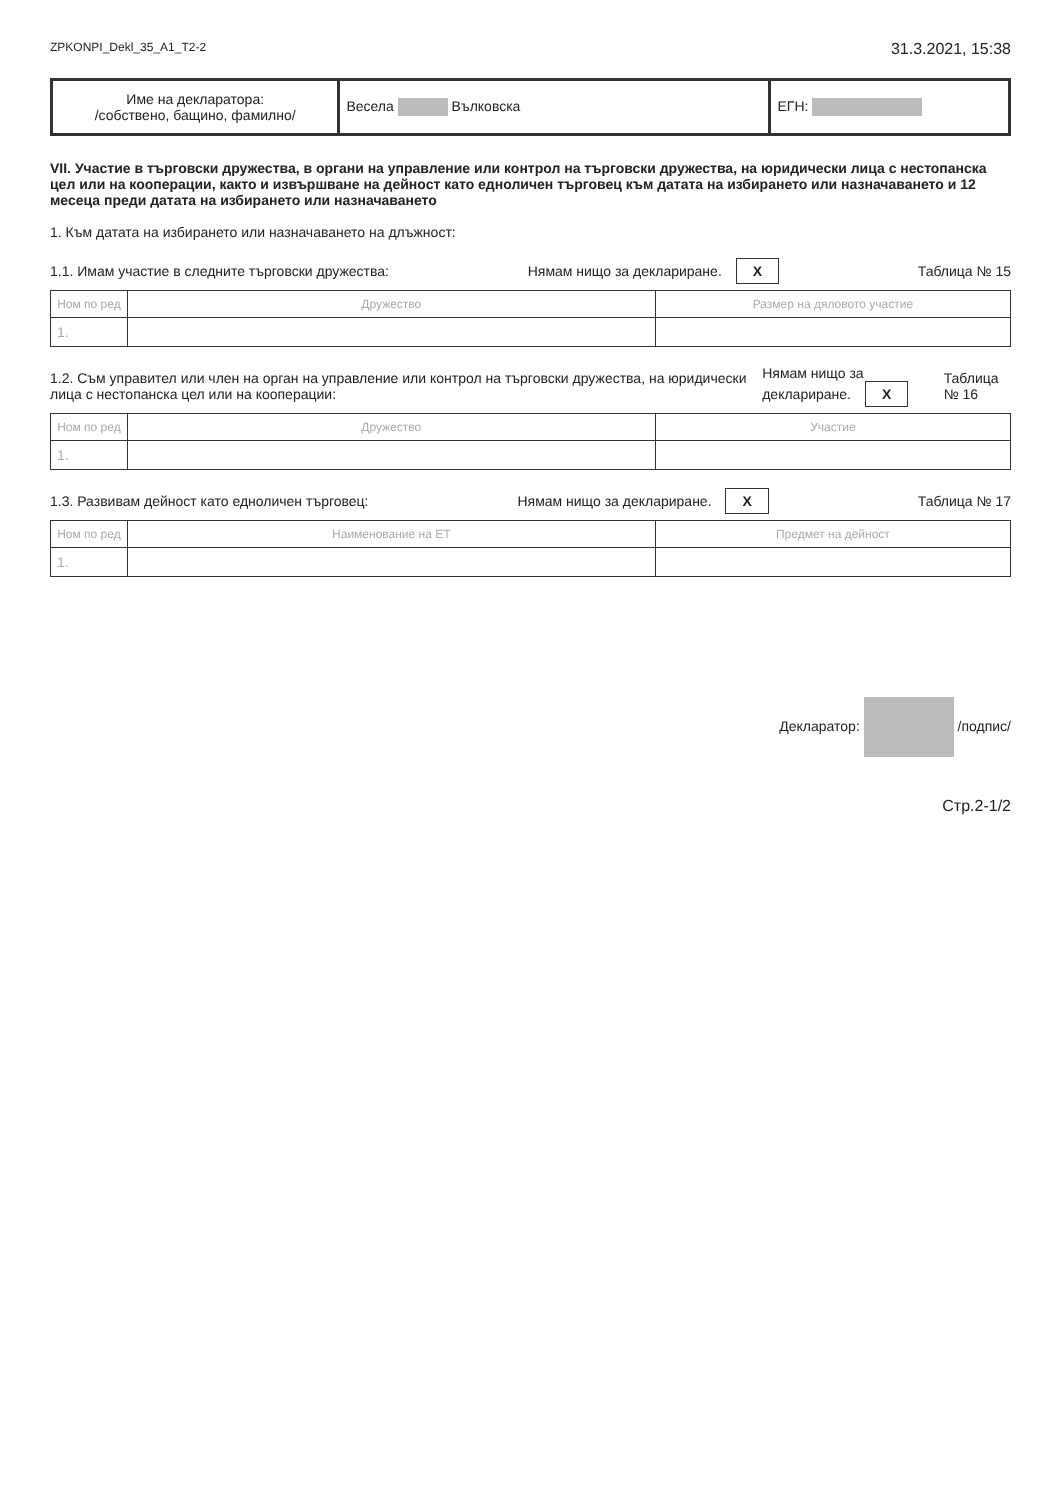ZPKONPI_Dekl_35_A1_T2-2 31.3.2021, 15:38
| Име на декларатора: /собствено, бащино, фамилно/ | Весела Вълковска | ЕГН: |
VII. Участие в търговски дружества, в органи на управление или контрол на търговски дружества, на юридически лица с нестопанска цел или на кооперации, както и извършване на дейност като едноличен търговец към датата на избирането или назначаването и 12 месеца преди датата на избирането или назначаването
1. Към датата на избирането или назначаването на длъжност:
1.1. Имам участие в следните търговски дружества: Нямам нищо за деклариране. X Таблица № 15
| Ном по ред | Дружество | Размер на дяловото участие |
| --- | --- | --- |
| 1. | | |
1.2. Съм управител или член на орган на управление или контрол на търговски дружества, на юридически лица с нестопанска цел или на кооперации: Нямам нищо за деклариране. X Таблица № 16
| Ном по ред | Дружество | Участие |
| --- | --- | --- |
| 1. | | |
1.3. Развивам дейност като едноличен търговец: Нямам нищо за деклариране. X Таблица № 17
| Ном по ред | Наименование на ЕТ | Предмет на дейност |
| --- | --- | --- |
| 1. | | |
Декларатор: /подпис/
Стр.2-1/2